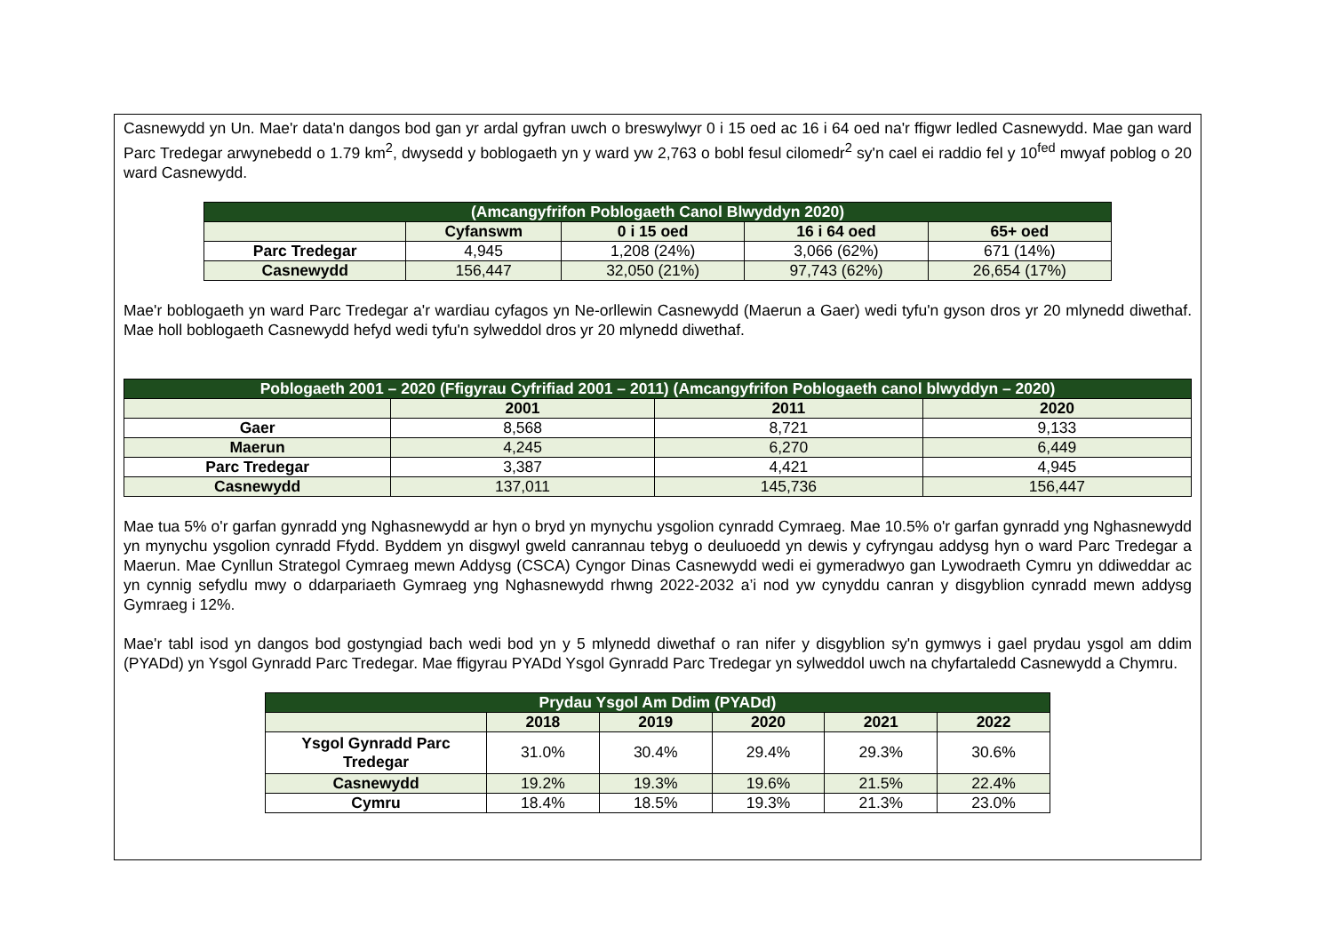Casnewydd yn Un. Mae'r data'n dangos bod gan yr ardal gyfran uwch o breswylwyr 0 i 15 oed ac 16 i 64 oed na'r ffigwr ledled Casnewydd. Mae gan ward Parc Tredegar arwynebedd o 1.79 km<sup>2</sup>, dwysedd y boblogaeth yn y ward yw 2,763 o bobl fesul cilomedr<sup>2</sup> sy'n cael ei raddio fel y 10<sup>fed</sup> mwyaf poblog o 20 ward Casnewydd.
| (Amcangyfrifon Poblogaeth Canol Blwyddyn 2020) | | | | |
| --- | --- | --- | --- | --- |
| | Cyfanswm | 0 i 15 oed | 16 i 64 oed | 65+ oed |
| Parc Tredegar | 4,945 | 1,208 (24%) | 3,066 (62%) | 671 (14%) |
| Casnewydd | 156,447 | 32,050 (21%) | 97,743 (62%) | 26,654 (17%) |
Mae'r boblogaeth yn ward Parc Tredegar a'r wardiau cyfagos yn Ne-orllewin Casnewydd (Maerun a Gaer) wedi tyfu'n gyson dros yr 20 mlynedd diwethaf. Mae holl boblogaeth Casnewydd hefyd wedi tyfu'n sylweddol dros yr 20 mlynedd diwethaf.
| Poblogaeth 2001 – 2020 (Ffigyrau Cyfrifiad 2001 – 2011) (Amcangyfrifon Poblogaeth canol blwyddyn – 2020) | | | |
| --- | --- | --- | --- |
| | 2001 | 2011 | 2020 |
| Gaer | 8,568 | 8,721 | 9,133 |
| Maerun | 4,245 | 6,270 | 6,449 |
| Parc Tredegar | 3,387 | 4,421 | 4,945 |
| Casnewydd | 137,011 | 145,736 | 156,447 |
Mae tua 5% o'r garfan gynradd yng Nghasnewydd ar hyn o bryd yn mynychu ysgolion cynradd Cymraeg. Mae 10.5% o'r garfan gynradd yng Nghasnewydd yn mynychu ysgolion cynradd Ffydd. Byddem yn disgwyl gweld canrannau tebyg o deuluoedd yn dewis y cyfryngau addysg hyn o ward Parc Tredegar a Maerun. Mae Cynllun Strategol Cymraeg mewn Addysg (CSCA) Cyngor Dinas Casnewydd wedi ei gymeradwyo gan Lywodraeth Cymru yn ddiweddar ac yn cynnig sefydlu mwy o ddarpariaeth Gymraeg yng Nghasnewydd rhwng 2022-2032 a’i nod yw cynyddu canran y disgyblion cynradd mewn addysg Gymraeg i 12%.
Mae'r tabl isod yn dangos bod gostyngiad bach wedi bod yn y 5 mlynedd diwethaf o ran nifer y disgyblion sy'n gymwys i gael prydau ysgol am ddim (PYADd) yn Ysgol Gynradd Parc Tredegar. Mae ffigyrau PYADd Ysgol Gynradd Parc Tredegar yn sylweddol uwch na chyfartaledd Casnewydd a Chymru.
| Prydau Ysgol Am Ddim (PYADd) | | | | | |
| --- | --- | --- | --- | --- | --- |
| | 2018 | 2019 | 2020 | 2021 | 2022 |
| Ysgol Gynradd Parc Tredegar | 31.0% | 30.4% | 29.4% | 29.3% | 30.6% |
| Casnewydd | 19.2% | 19.3% | 19.6% | 21.5% | 22.4% |
| Cymru | 18.4% | 18.5% | 19.3% | 21.3% | 23.0% |